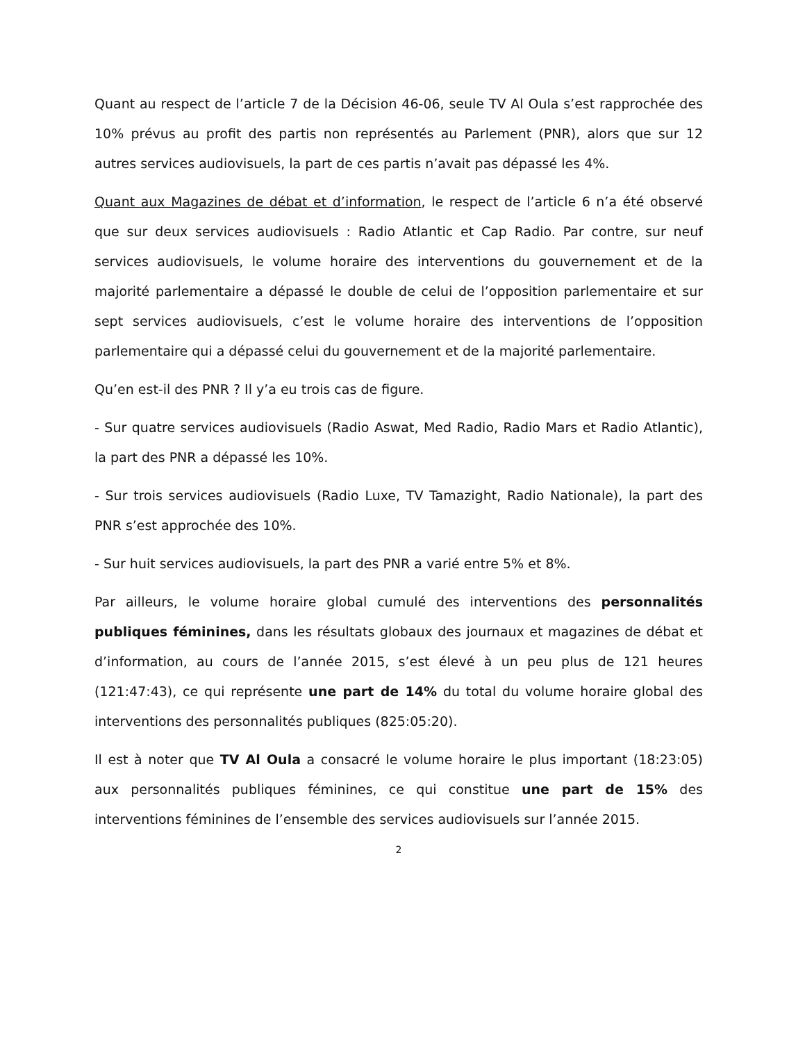Quant au respect de l’article 7 de la Décision 46-06, seule TV Al Oula s’est rapprochée des 10% prévus au profit des partis non représentés au Parlement (PNR), alors que sur 12 autres services audiovisuels, la part de ces partis n’avait pas dépassé les 4%.
Quant aux Magazines de débat et d’information, le respect de l’article 6 n’a été observé que sur deux services audiovisuels : Radio Atlantic et Cap Radio. Par contre, sur neuf services audiovisuels, le volume horaire des interventions du gouvernement et de la majorité parlementaire a dépassé le double de celui de l’opposition parlementaire et sur sept services audiovisuels, c’est le volume horaire des interventions de l’opposition parlementaire qui a dépassé celui du gouvernement et de la majorité parlementaire.
Qu’en est-il des PNR ? Il y’a eu trois cas de figure.
- Sur quatre services audiovisuels (Radio Aswat, Med Radio, Radio Mars et Radio Atlantic), la part des PNR a dépassé les 10%.
- Sur trois services audiovisuels (Radio Luxe, TV Tamazight, Radio Nationale), la part des PNR s’est approchée des 10%.
- Sur huit services audiovisuels, la part des PNR a varié entre 5% et 8%.
Par ailleurs, le volume horaire global cumulé des interventions des personnalités publiques féminines, dans les résultats globaux des journaux et magazines de débat et d’information, au cours de l’année 2015, s’est élevé à un peu plus de 121 heures (121:47:43), ce qui représente une part de 14% du total du volume horaire global des interventions des personnalités publiques (825:05:20).
Il est à noter que TV Al Oula a consacré le volume horaire le plus important (18:23:05) aux personnalités publiques féminines, ce qui constitue une part de 15% des interventions féminines de l’ensemble des services audiovisuels sur l’année 2015.
2